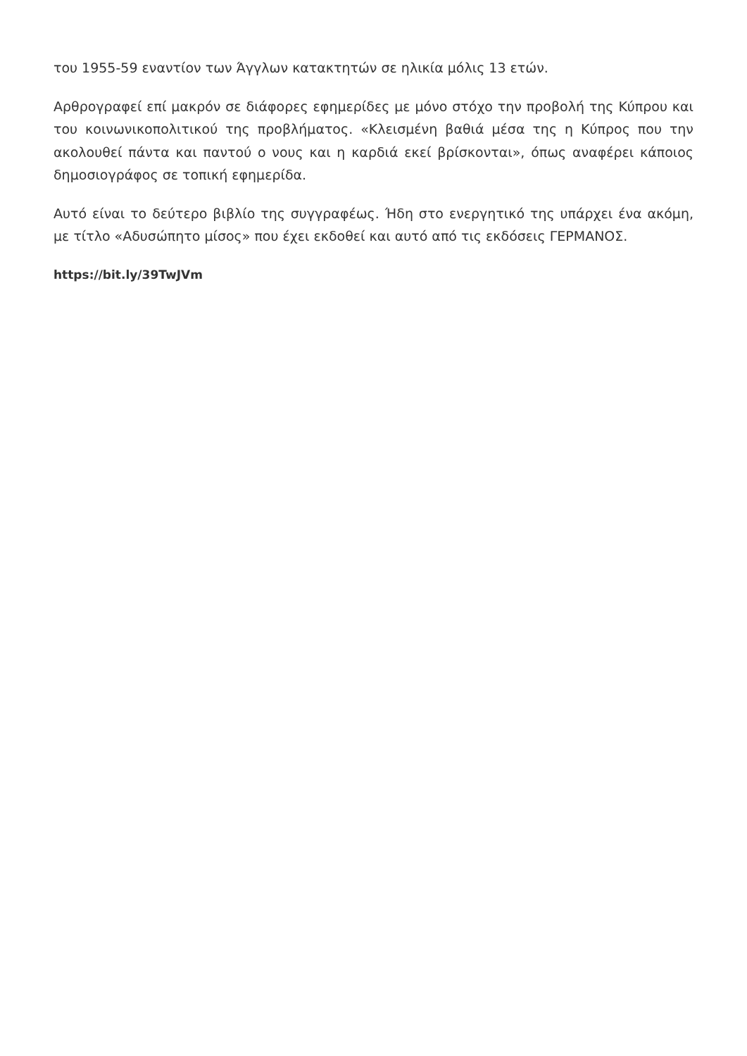του 1955-59 εναντίον των Άγγλων κατακτητών σε ηλικία μόλις 13 ετών.
Αρθρογραφεί επί μακρόν σε διάφορες εφημερίδες με μόνο στόχο την προβολή της Κύπρου και του κοινωνικοπολιτικού της προβλήματος. «Κλεισμένη βαθιά μέσα της η Κύπρος που την ακολουθεί πάντα και παντού ο νους και η καρδιά εκεί βρίσκονται», όπως αναφέρει κάποιος δημοσιογράφος σε τοπική εφημερίδα.
Αυτό είναι το δεύτερο βιβλίο της συγγραφέως. Ήδη στο ενεργητικό της υπάρχει ένα ακόμη, με τίτλο «Αδυσώπητο μίσος» που έχει εκδοθεί και αυτό από τις εκδόσεις ΓΕΡΜΑΝΟΣ.
https://bit.ly/39TwJVm